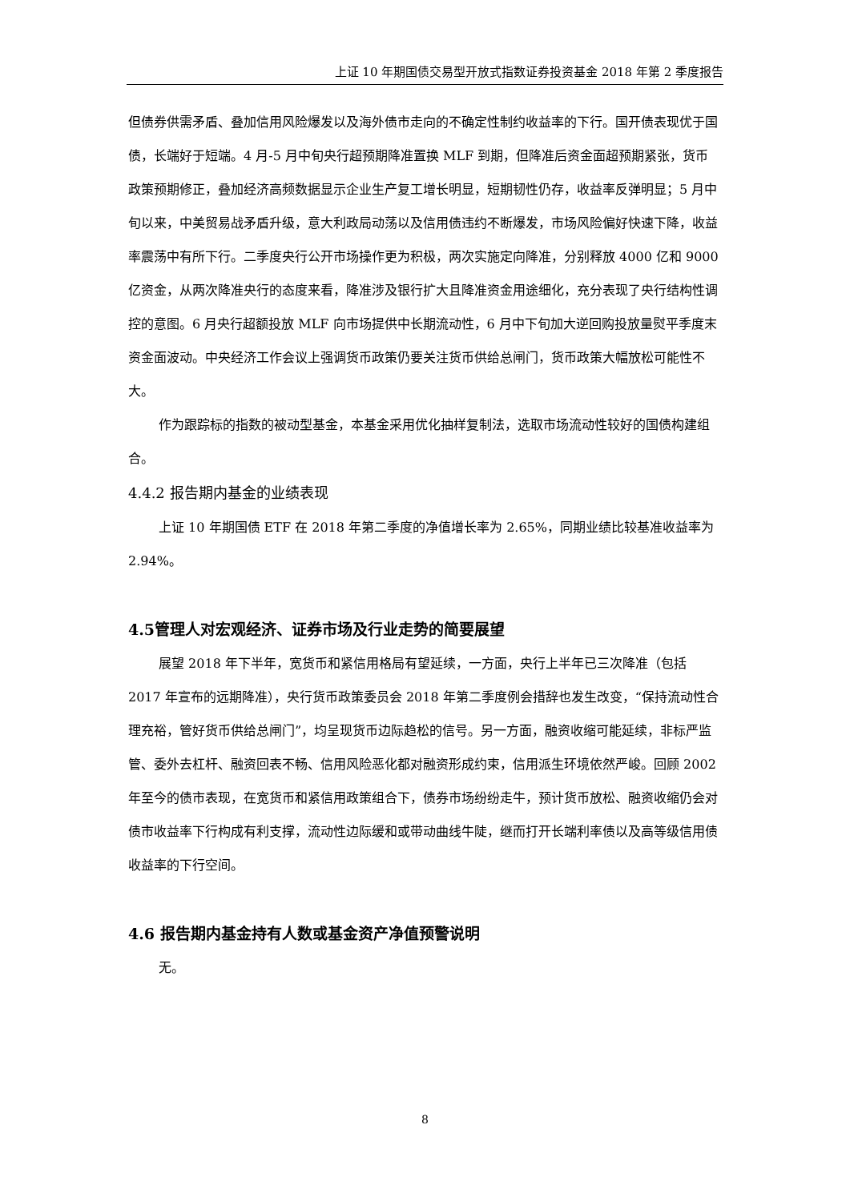上证 10 年期国债交易型开放式指数证券投资基金 2018 年第 2 季度报告
但债券供需矛盾、叠加信用风险爆发以及海外债市走向的不确定性制约收益率的下行。国开债表现优于国债，长端好于短端。4 月-5 月中旬央行超预期降准置换 MLF 到期，但降准后资金面超预期紧张，货币政策预期修正，叠加经济高频数据显示企业生产复工增长明显，短期韧性仍存，收益率反弹明显；5 月中旬以来，中美贸易战矛盾升级，意大利政局动荡以及信用债违约不断爆发，市场风险偏好快速下降，收益率震荡中有所下行。二季度央行公开市场操作更为积极，两次实施定向降准，分别释放 4000 亿和 9000 亿资金，从两次降准央行的态度来看，降准涉及银行扩大且降准资金用途细化，充分表现了央行结构性调控的意图。6 月央行超额投放 MLF 向市场提供中长期流动性，6 月中下旬加大逆回购投放量熨平季度末资金面波动。中央经济工作会议上强调货币政策仍要关注货币供给总闸门，货币政策大幅放松可能性不大。
作为跟踪标的指数的被动型基金，本基金采用优化抽样复制法，选取市场流动性较好的国债构建组合。
4.4.2 报告期内基金的业绩表现
上证 10 年期国债 ETF 在 2018 年第二季度的净值增长率为 2.65%，同期业绩比较基准收益率为 2.94%。
4.5管理人对宏观经济、证券市场及行业走势的简要展望
展望 2018 年下半年，宽货币和紧信用格局有望延续，一方面，央行上半年已三次降准（包括 2017 年宣布的远期降准），央行货币政策委员会 2018 年第二季度例会措辞也发生改变，“保持流动性合理充裕，管好货币供给总闸门”，均呈现货币边际趋松的信号。另一方面，融资收缩可能延续，非标严监管、委外去杠杆、融资回表不畅、信用风险恶化都对融资形成约束，信用派生环境依然严峻。回顾 2002 年至今的债市表现，在宽货币和紧信用政策组合下，债券市场纷纷走牛，预计货币放松、融资收缩仍会对债市收益率下行构成有利支撑，流动性边际缓和或带动曲线牛陡，继而打开长端利率债以及高等级信用债收益率的下行空间。
4.6 报告期内基金持有人数或基金资产净值预警说明
无。
8